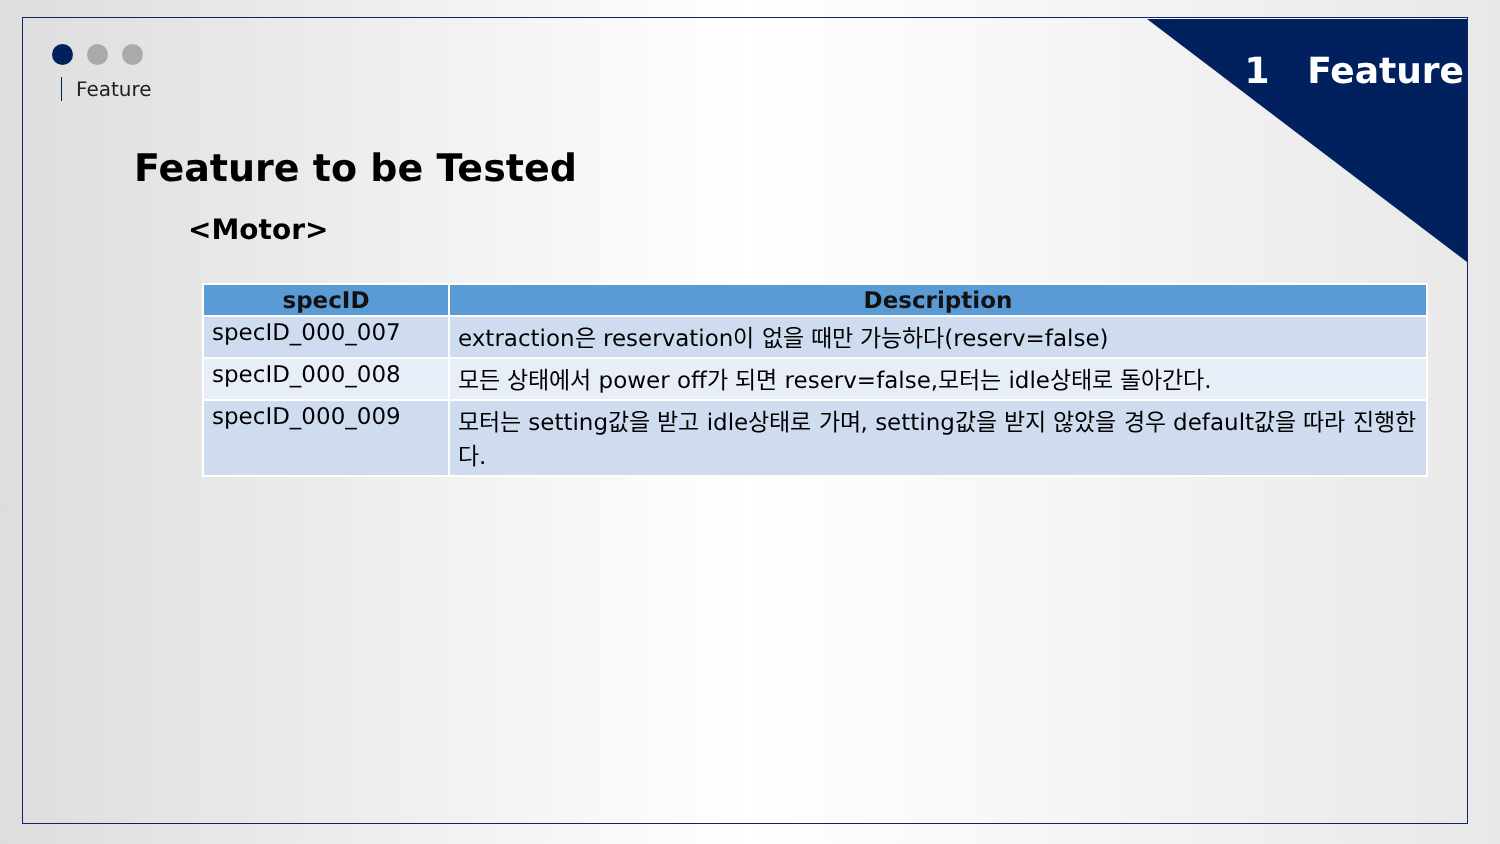Feature 1 Feature
Feature to be Tested
<Motor>
| specID | Description |
| --- | --- |
| specID_000_007 | extraction은 reservation이 없을 때만 가능하다(reserv=false) |
| specID_000_008 | 모든 상태에서 power off가 되면 reserv=false,모터는 idle상태로 돌아간다. |
| specID_000_009 | 모터는 setting값을 받고 idle상태로 가며, setting값을 받지 않았을 경우 default값을 따라 진행한다. |